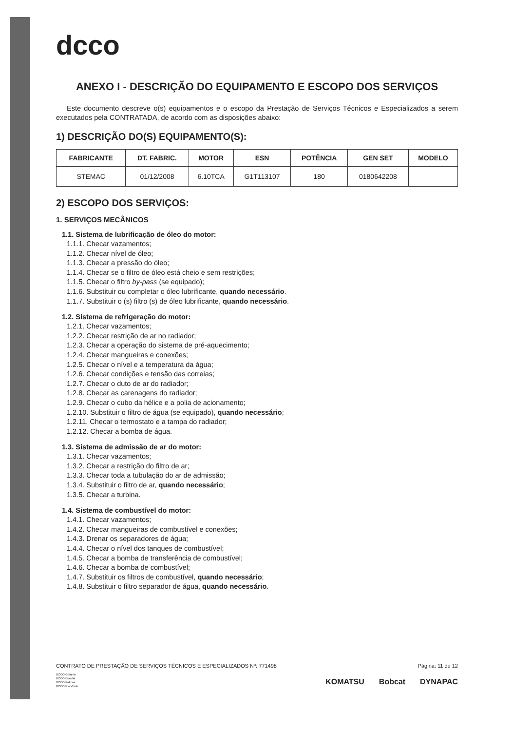dcco
ANEXO I - DESCRIÇÃO DO EQUIPAMENTO E ESCOPO DOS SERVIÇOS
Este documento descreve o(s) equipamentos e o escopo da Prestação de Serviços Técnicos e Especializados a serem executados pela CONTRATADA, de acordo com as disposições abaixo:
1) DESCRIÇÃO DO(S) EQUIPAMENTO(S):
| FABRICANTE | DT. FABRIC. | MOTOR | ESN | POTÊNCIA | GEN SET | MODELO |
| --- | --- | --- | --- | --- | --- | --- |
| STEMAC | 01/12/2008 | 6.10TCA | G1T113107 | 180 | 0180642208 | |
2) ESCOPO DOS SERVIÇOS:
1. SERVIÇOS MECÂNICOS
1.1. Sistema de lubrificação de óleo do motor:
1.1.1. Checar vazamentos;
1.1.2. Checar nível de óleo;
1.1.3. Checar a pressão do óleo;
1.1.4. Checar se o filtro de óleo está cheio e sem restrições;
1.1.5. Checar o filtro by-pass (se equipado);
1.1.6. Substituir ou completar o óleo lubrificante, quando necessário.
1.1.7. Substituir o (s) filtro (s) de óleo lubrificante, quando necessário.
1.2. Sistema de refrigeração do motor:
1.2.1. Checar vazamentos;
1.2.2. Checar restrição de ar no radiador;
1.2.3. Checar a operação do sistema de pré-aquecimento;
1.2.4. Checar mangueiras e conexões;
1.2.5. Checar o nível e a temperatura da água;
1.2.6. Checar condições e tensão das correias;
1.2.7. Checar o duto de ar do radiador;
1.2.8. Checar as carenagens do radiador;
1.2.9. Checar o cubo da hélice e a polia de acionamento;
1.2.10. Substituir o filtro de água (se equipado), quando necessário;
1.2.11. Checar o termostato e a tampa do radiador;
1.2.12. Checar a bomba de água.
1.3. Sistema de admissão de ar do motor:
1.3.1. Checar vazamentos;
1.3.2. Checar a restrição do filtro de ar;
1.3.3. Checar toda a tubulação do ar de admissão;
1.3.4. Substituir o filtro de ar, quando necessário;
1.3.5. Checar a turbina.
1.4. Sistema de combustível do motor:
1.4.1. Checar vazamentos;
1.4.2. Checar mangueiras de combustível e conexões;
1.4.3. Drenar os separadores de água;
1.4.4. Checar o nível dos tanques de combustível;
1.4.5. Checar a bomba de transferência de combustível;
1.4.6. Checar a bomba de combustível;
1.4.7. Substituir os filtros de combustível, quando necessário;
1.4.8. Substituir o filtro separador de água, quando necessário.
CONTRATO DE PRESTAÇÃO DE SERVIÇOS TÉCNICOS E ESPECIALIZADOS Nº: 771498 Página: 11 de 12
DCCO Goiânia
DCCO Brasília
DCCO Palmas
DCCO Rio Verde
KOMATSU Bobcat DYNAPAC